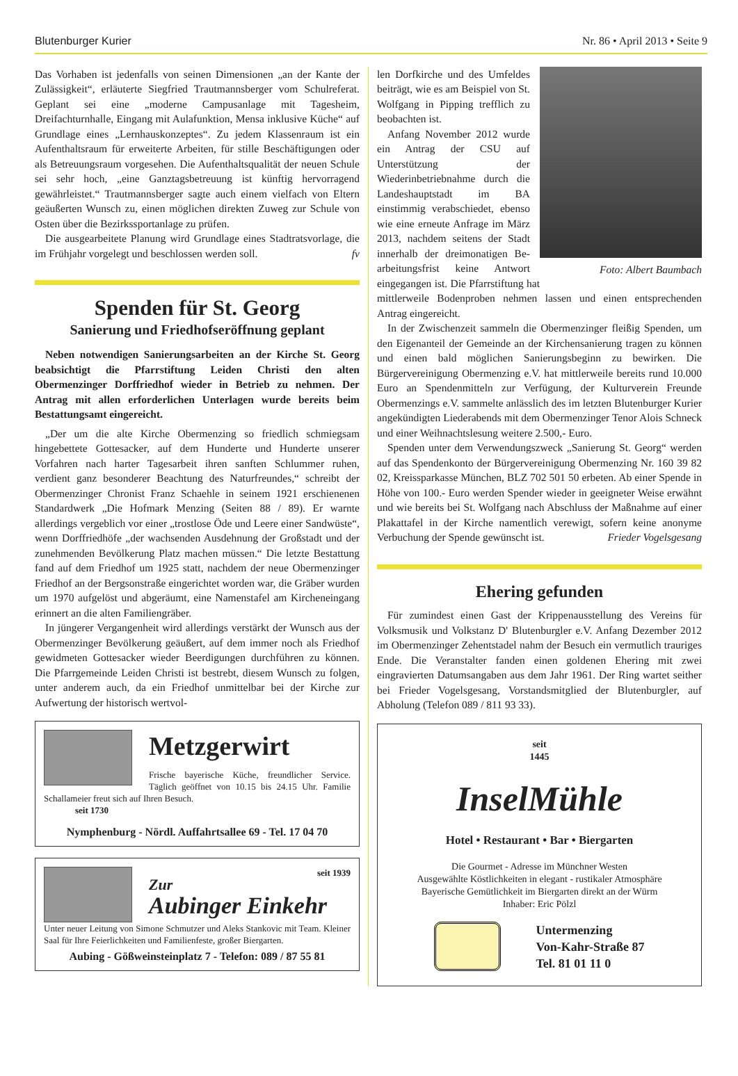Blutenburger Kurier Nr. 86 • April 2013 • Seite 9
Das Vorhaben ist jedenfalls von seinen Dimensionen „an der Kante der Zulässigkeit“, erläuterte Siegfried Trautmannsberger vom Schulreferat. Geplant sei eine „moderne Campusanlage mit Tagesheim, Dreifachturnhalle, Eingang mit Aulafunktion, Mensa inklusive Küche“ auf Grundlage eines „Lernhauskonzeptes“. Zu jedem Klassenraum ist ein Aufenthaltsraum für erweiterte Arbeiten, für stille Beschäftigungen oder als Betreuungsraum vorgesehen. Die Aufenthaltsqualität der neuen Schule sei sehr hoch, „eine Ganztagsbetreuung ist künftig hervorragend gewährleistet.“ Trautmannsberger sagte auch einem vielfach von Eltern geäußerten Wunsch zu, einen möglichen direkten Zuweg zur Schule von Osten über die Bezirkssportanlage zu prüfen.
Die ausgearbeitete Planung wird Grundlage eines Stadtratsvorlage, die im Frühjahr vorgelegt und beschlossen werden soll. fv
Spenden für St. Georg
Sanierung und Friedhofseröffnung geplant
Neben notwendigen Sanierungsarbeiten an der Kirche St. Georg beabsichtigt die Pfarrstiftung Leiden Christi den alten Obermenzinger Dorffriedhof wieder in Betrieb zu nehmen. Der Antrag mit allen erforderlichen Unterlagen wurde bereits beim Bestattungsamt eingereicht.
„Der um die alte Kirche Obermenzing so friedlich schmiegsam hingebettete Gottesacker, auf dem Hunderte und Hunderte unserer Vorfahren nach harter Tagesarbeit ihren sanften Schlummer ruhen, verdient ganz besonderer Beachtung des Naturfreundes,“ schreibt der Obermenzinger Chronist Franz Schaehle in seinem 1921 erschienenen Standardwerk „Die Hofmark Menzing (Seiten 88 / 89). Er warnte allerdings vergeblich vor einer „trostlose Öde und Leere einer Sandwüste“, wenn Dorffriedhöfe „der wachsenden Ausdehnung der Großstadt und der zunehmenden Bevölkerung Platz machen müssen.“ Die letzte Bestattung fand auf dem Friedhof um 1925 statt, nachdem der neue Obermenzinger Friedhof an der Bergsonstraße eingerichtet worden war, die Gräber wurden um 1970 aufgelöst und abgeräumt, eine Namenstafel am Kircheneingang erinnert an die alten Familiengräber.
In jüngerer Vergangenheit wird allerdings verstärkt der Wunsch aus der Obermenzinger Bevölkerung geäußert, auf dem immer noch als Friedhof gewidmeten Gottesacker wieder Beerdigungen durchführen zu können. Die Pfarrgemeinde Leiden Christi ist bestrebt, diesem Wunsch zu folgen, unter anderem auch, da ein Friedhof unmittelbar bei der Kirche zur Aufwertung der historisch wertvol-
Metzgerwirt
Frische bayerische Küche, freundlicher Service. Täglich geöffnet von 10.15 bis 24.15 Uhr. Familie Schallameier freut sich auf Ihren Besuch.
seit 1730
Nymphenburg - Nördl. Auffahrtsallee 69 - Tel. 17 04 70
seit 1939
Zur
Aubinger Einkehr
Unter neuer Leitung von Simone Schmutzer und Aleks Stankovic mit Team. Kleiner Saal für Ihre Feierlichkeiten und Familienfeste, großer Biergarten.
Aubing - Gößweinsteinplatz 7 - Telefon: 089 / 87 55 81
len Dorfkirche und des Umfeldes beiträgt, wie es am Beispiel von St. Wolfgang in Pipping trefflich zu beobachten ist.
Anfang November 2012 wurde ein Antrag der CSU auf Unterstützung der Wiederinbetriebnahme durch die Landeshauptstadt im BA einstimmig verabschiedet, ebenso wie eine erneute Anfrage im März 2013, nachdem seitens der Stadt innerhalb der dreimonatigen Be- Foto: Albert Baumbach arbeitungsfrist keine Antwort eingegangen ist. Die Pfarrstiftung hat mittlerweile Bodenproben nehmen lassen und einen entsprechenden Antrag eingereicht.
In der Zwischenzeit sammeln die Obermenzinger fleißig Spenden, um den Eigenanteil der Gemeinde an der Kirchensanierung tragen zu können und einen bald möglichen Sanierungsbeginn zu bewirken. Die Bürgervereinigung Obermenzing e.V. hat mittlerweile bereits rund 10.000 Euro an Spendenmitteln zur Verfügung, der Kulturverein Freunde Obermenzings e.V. sammelte anlässlich des im letzten Blutenburger Kurier angekündigten Liederabends mit dem Obermenzinger Tenor Alois Schneck und einer Weihnachtslesung weitere 2.500,- Euro.
Spenden unter dem Verwendungszweck „Sanierung St. Georg“ werden auf das Spendenkonto der Bürgervereinigung Obermenzing Nr. 160 39 82 02, Kreissparkasse München, BLZ 702 501 50 erbeten. Ab einer Spende in Höhe von 100.- Euro werden Spender wieder in geeigneter Weise erwähnt und wie bereits bei St. Wolfgang nach Abschluss der Maßnahme auf einer Plakattafel in der Kirche namentlich verewigt, sofern keine anonyme Verbuchung der Spende gewünscht ist. Frieder Vogelsgesang
Ehering gefunden
Für zumindest einen Gast der Krippenausstellung des Vereins für Volksmusik und Volkstanz D' Blutenburgler e.V. Anfang Dezember 2012 im Obermenzinger Zehentstadel nahm der Besuch ein vermutlich trauriges Ende. Die Veranstalter fanden einen goldenen Ehering mit zwei eingravierten Datumsangaben aus dem Jahr 1961. Der Ring wartet seither bei Frieder Vogelsgesang, Vorstandsmitglied der Blutenburgler, auf Abholung (Telefon 089 / 811 93 33).
seit
1445
InselMühle
Hotel • Restaurant • Bar • Biergarten
Die Gourmet - Adresse im Münchner Westen
Ausgewählte Köstlichkeiten in elegant - rustikaler Atmosphäre
Bayerische Gemütlichkeit im Biergarten direkt an der Würm
Inhaber: Eric Pölzl
Untermenzing
Von-Kahr-Straße 87
Tel. 81 01 11 0